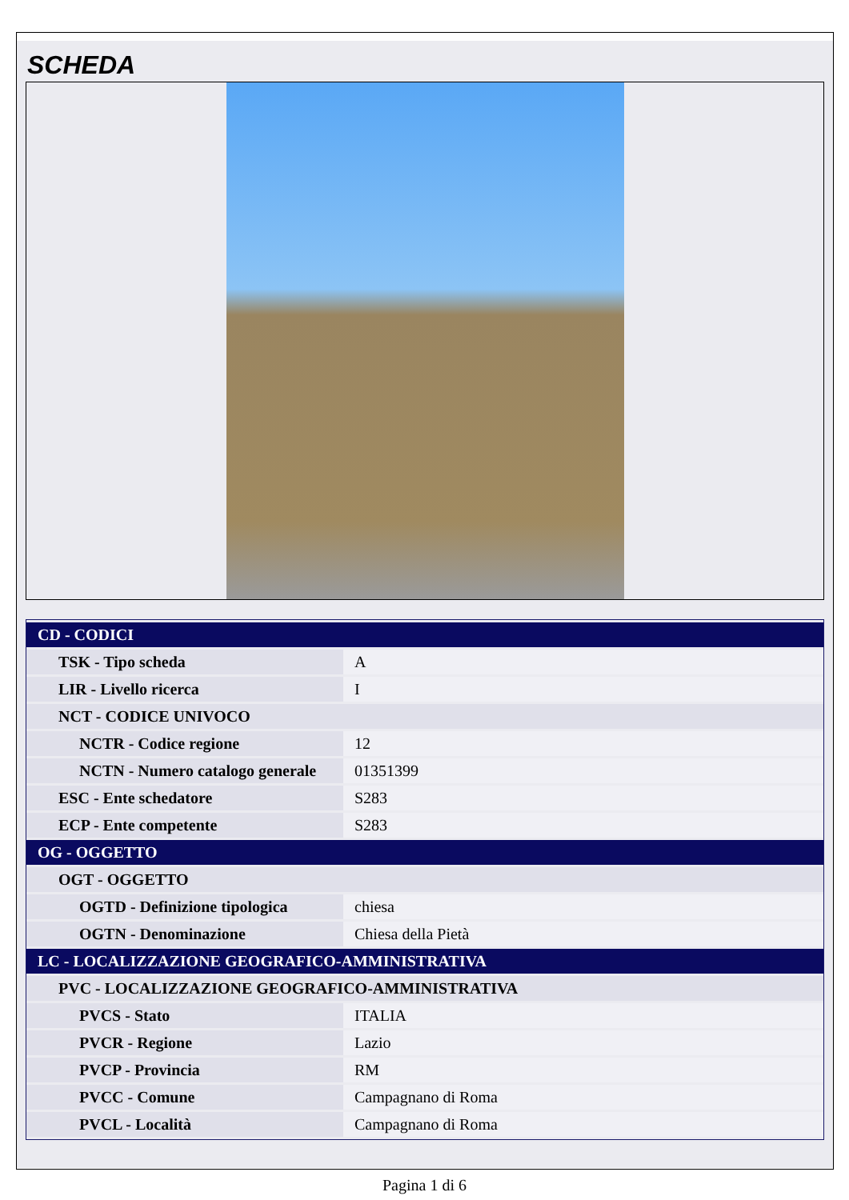SCHEDA
| CD - CODICI | |
| TSK - Tipo scheda | A |
| LIR - Livello ricerca | I |
| NCT - CODICE UNIVOCO | |
| NCTR - Codice regione | 12 |
| NCTN - Numero catalogo generale | 01351399 |
| ESC - Ente schedatore | S283 |
| ECP - Ente competente | S283 |
| OG - OGGETTO | |
| OGT - OGGETTO | |
| OGTD - Definizione tipologica | chiesa |
| OGTN - Denominazione | Chiesa della Pietà |
| LC - LOCALIZZAZIONE GEOGRAFICO-AMMINISTRATIVA | |
| PVC - LOCALIZZAZIONE GEOGRAFICO-AMMINISTRATIVA | |
| PVCS - Stato | ITALIA |
| PVCR - Regione | Lazio |
| PVCP - Provincia | RM |
| PVCC - Comune | Campagnano di Roma |
| PVCL - Località | Campagnano di Roma |
Pagina 1 di 6